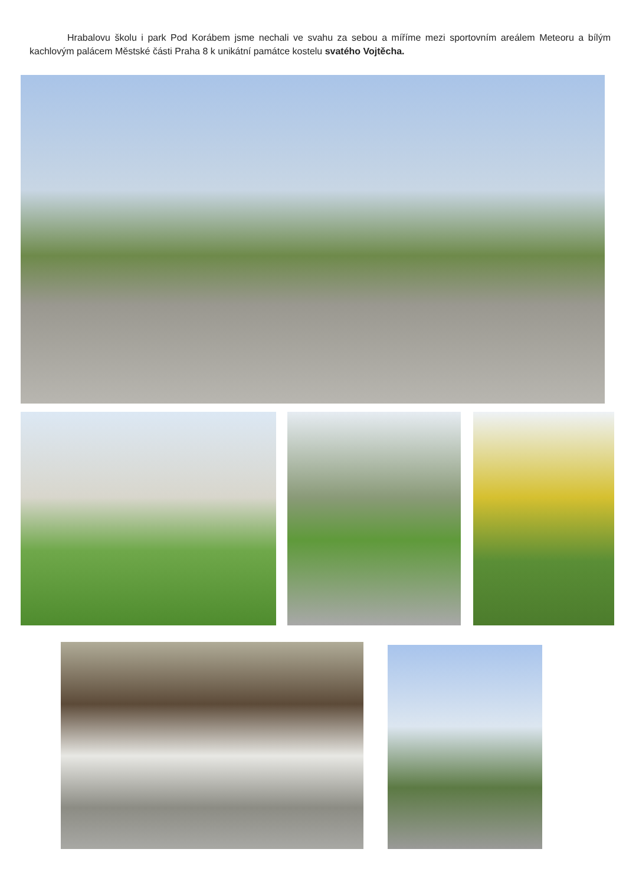Hrabalovu školu i park Pod Korábem jsme nechali ve svahu za sebou a míříme mezi sportovním areálem Meteoru a bílým kachlovým palácem Městské části Praha 8 k unikátní památce kostelu svatého Vojtěcha.